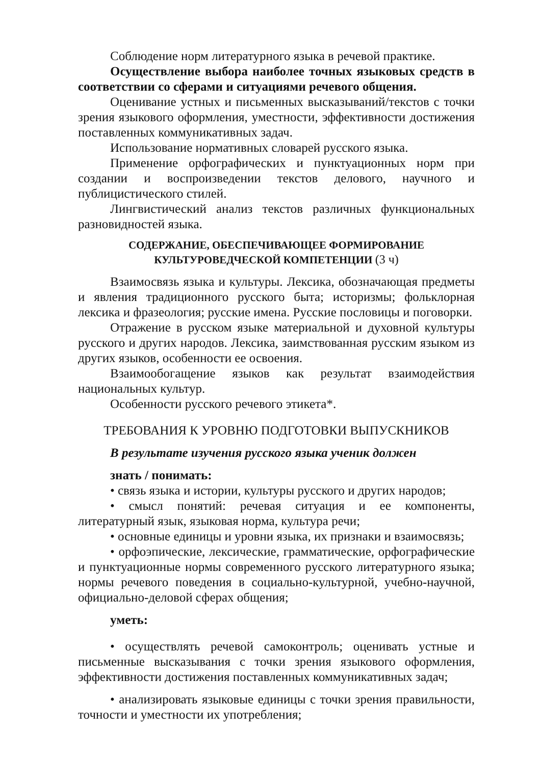Соблюдение норм литературного языка в речевой практике.
Осуществление выбора наиболее точных языковых средств в соответствии со сферами и ситуациями речевого общения.
Оценивание устных и письменных высказываний/текстов с точки зрения языкового оформления, уместности, эффективности достижения поставленных коммуникативных задач.
Использование нормативных словарей русского языка.
Применение орфографических и пунктуационных норм при создании и воспроизведении текстов делового, научного и публицистического стилей.
Лингвистический анализ текстов различных функциональных разновидностей языка.
СОДЕРЖАНИЕ, ОБЕСПЕЧИВАЮЩЕЕ ФОРМИРОВАНИЕ
КУЛЬТУРОВЕДЧЕСКОЙ КОМПЕТЕНЦИИ (3 ч)
Взаимосвязь языка и культуры. Лексика, обозначающая предметы и явления традиционного русского быта; историзмы; фольклорная лексика и фразеология; русские имена. Русские пословицы и поговорки.
Отражение в русском языке материальной и духовной культуры русского и других народов. Лексика, заимствованная русским языком из других языков, особенности ее освоения.
Взаимообогащение языков как результат взаимодействия национальных культур.
Особенности русского речевого этикета*.
ТРЕБОВАНИЯ К УРОВНЮ ПОДГОТОВКИ ВЫПУСКНИКОВ
В результате изучения русского языка ученик должен
знать / понимать:
• связь языка и истории, культуры русского и других народов;
• смысл понятий: речевая ситуация и ее компоненты, литературный язык, языковая норма, культура речи;
• основные единицы и уровни языка, их признаки и взаимосвязь;
• орфоэпические, лексические, грамматические, орфографические и пунктуационные нормы современного русского литературного языка; нормы речевого поведения в социально-культурной, учебно-научной, официально-деловой сферах общения;
уметь:
• осуществлять речевой самоконтроль; оценивать устные и письменные высказывания с точки зрения языкового оформления, эффективности достижения поставленных коммуникативных задач;
• анализировать языковые единицы с точки зрения правильности, точности и уместности их употребления;